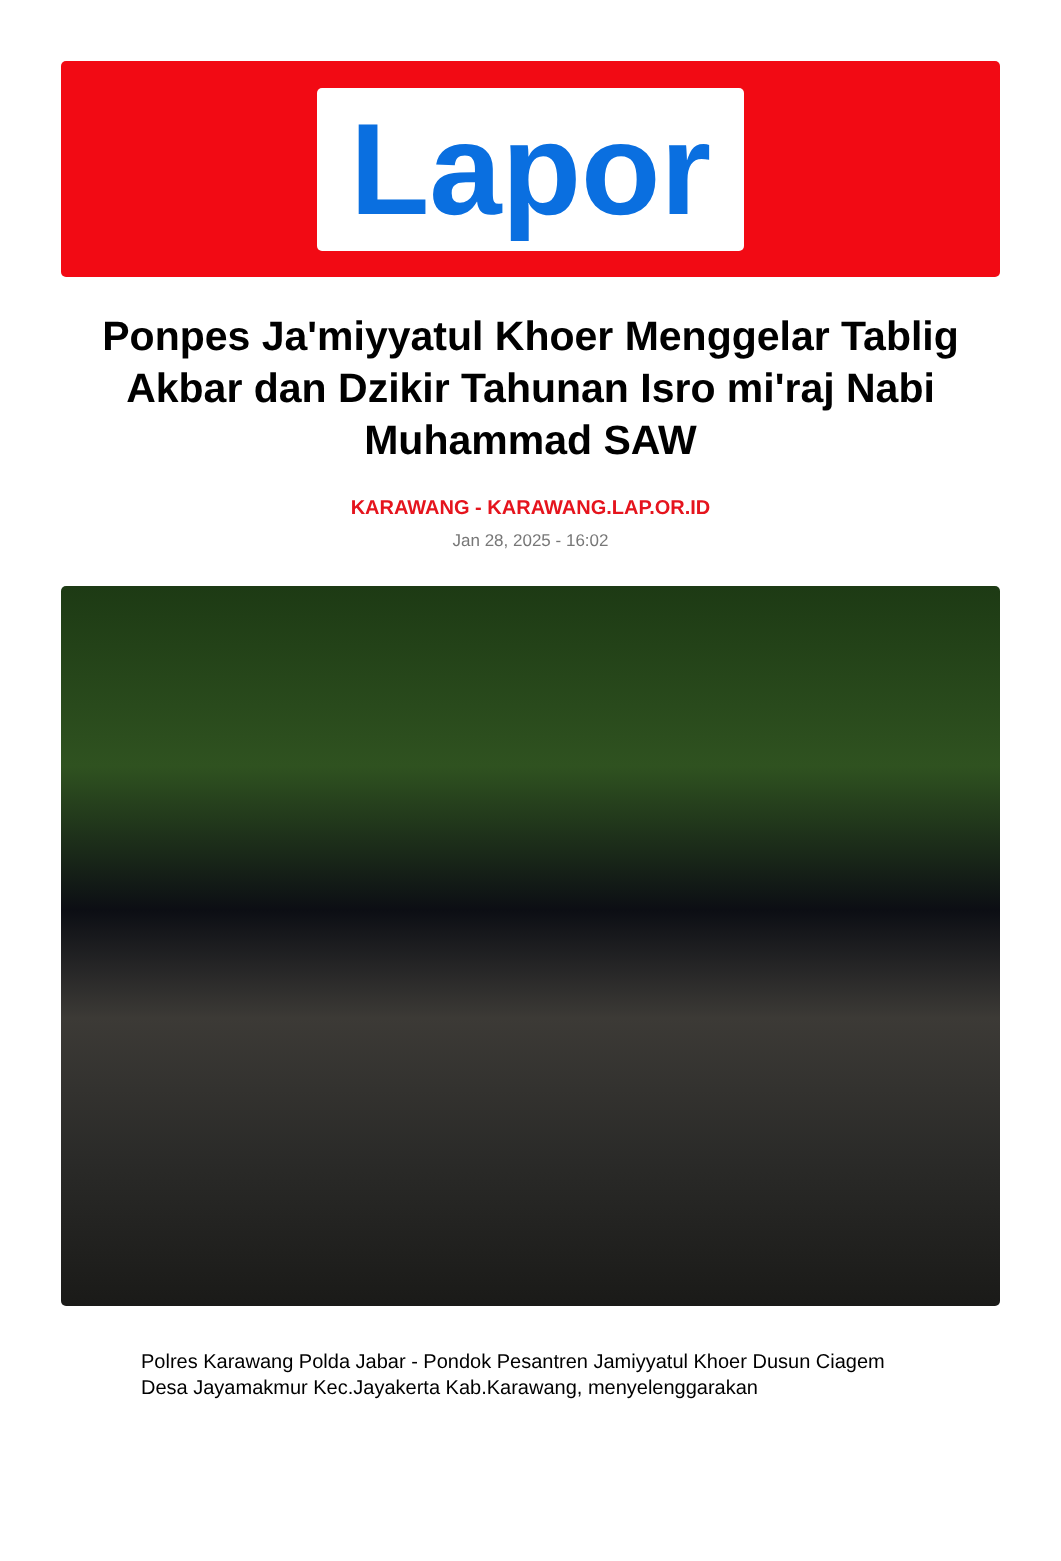Lapor
Ponpes Ja'miyyatul Khoer Menggelar Tablig Akbar dan Dzikir Tahunan Isro mi'raj Nabi Muhammad SAW
KARAWANG - KARAWANG.LAP.OR.ID
Jan 28, 2025 - 16:02
Polres Karawang Polda Jabar - Pondok Pesantren Jamiyyatul Khoer Dusun Ciagem Desa Jayamakmur Kec.Jayakerta Kab.Karawang, menyelenggarakan